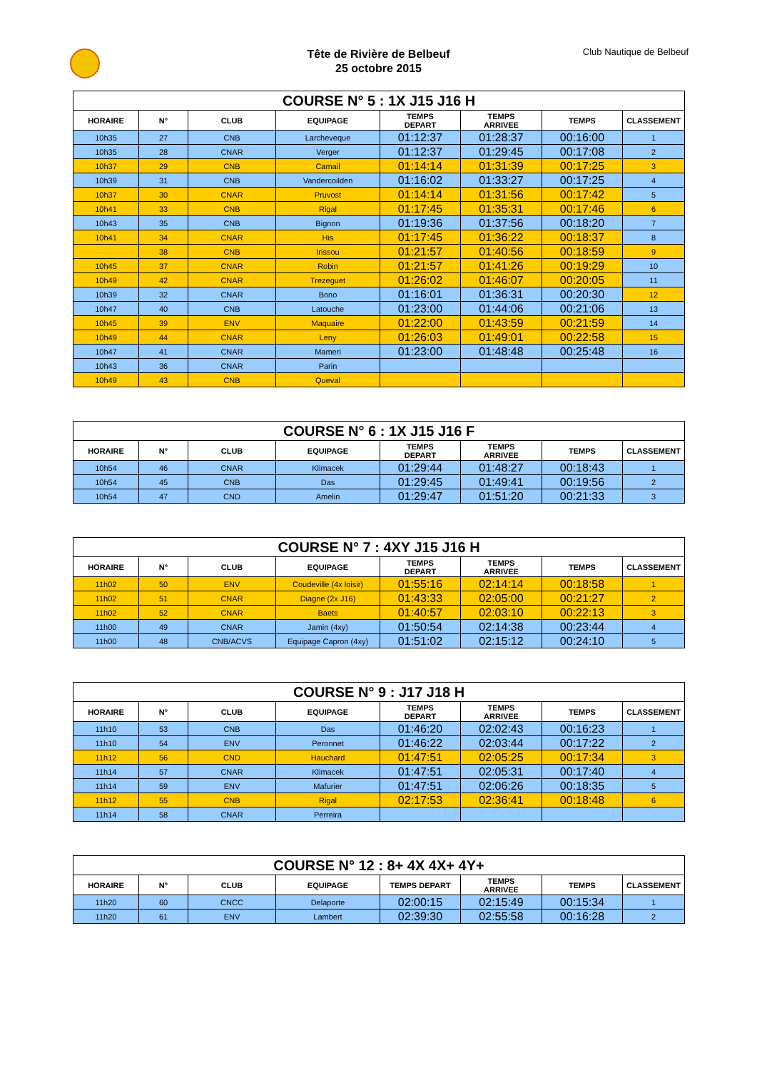Tête de Rivière de Belbeuf
25 octobre 2015
Club Nautique de Belbeuf
| COURSE N° 5 : 1X J15 J16 H | | | | | | | |
| --- | --- | --- | --- | --- | --- | --- | --- |
| HORAIRE | N° | CLUB | EQUIPAGE | TEMPS DEPART | TEMPS ARRIVEE | TEMPS | CLASSEMENT |
| 10h35 | 27 | CNB | Larcheveque | 01:12:37 | 01:28:37 | 00:16:00 | 1 |
| 10h35 | 28 | CNAR | Verger | 01:12:37 | 01:29:45 | 00:17:08 | 2 |
| 10h37 | 29 | CNB | Camail | 01:14:14 | 01:31:39 | 00:17:25 | 3 |
| 10h39 | 31 | CNB | Vandercoilden | 01:16:02 | 01:33:27 | 00:17:25 | 4 |
| 10h37 | 30 | CNAR | Pruvost | 01:14:14 | 01:31:56 | 00:17:42 | 5 |
| 10h41 | 33 | CNB | Rigal | 01:17:45 | 01:35:31 | 00:17:46 | 6 |
| 10h43 | 35 | CNB | Bignon | 01:19:36 | 01:37:56 | 00:18:20 | 7 |
| 10h41 | 34 | CNAR | His | 01:17:45 | 01:36:22 | 00:18:37 | 8 |
| | 38 | CNB | Irissou | 01:21:57 | 01:40:56 | 00:18:59 | 9 |
| 10h45 | 37 | CNAR | Robin | 01:21:57 | 01:41:26 | 00:19:29 | 10 |
| 10h49 | 42 | CNAR | Trezeguet | 01:26:02 | 01:46:07 | 00:20:05 | 11 |
| 10h39 | 32 | CNAR | Bono | 01:16:01 | 01:36:31 | 00:20:30 | 12 |
| 10h47 | 40 | CNB | Latouche | 01:23:00 | 01:44:06 | 00:21:06 | 13 |
| 10h45 | 39 | ENV | Maquaire | 01:22:00 | 01:43:59 | 00:21:59 | 14 |
| 10h49 | 44 | CNAR | Leny | 01:26:03 | 01:49:01 | 00:22:58 | 15 |
| 10h47 | 41 | CNAR | Mameri | 01:23:00 | 01:48:48 | 00:25:48 | 16 |
| 10h43 | 36 | CNAR | Parin | | | | |
| 10h49 | 43 | CNB | Queval | | | | |
| COURSE N° 6 : 1X J15 J16 F | | | | | | | |
| --- | --- | --- | --- | --- | --- | --- | --- |
| HORAIRE | N° | CLUB | EQUIPAGE | TEMPS DEPART | TEMPS ARRIVEE | TEMPS | CLASSEMENT |
| 10h54 | 46 | CNAR | Klimacek | 01:29:44 | 01:48:27 | 00:18:43 | 1 |
| 10h54 | 45 | CNB | Das | 01:29:45 | 01:49:41 | 00:19:56 | 2 |
| 10h54 | 47 | CND | Amelin | 01:29:47 | 01:51:20 | 00:21:33 | 3 |
| COURSE N° 7 : 4XY J15 J16 H | | | | | | | |
| --- | --- | --- | --- | --- | --- | --- | --- |
| HORAIRE | N° | CLUB | EQUIPAGE | TEMPS DEPART | TEMPS ARRIVEE | TEMPS | CLASSEMENT |
| 11h02 | 50 | ENV | Coudeville (4x loisir) | 01:55:16 | 02:14:14 | 00:18:58 | 1 |
| 11h02 | 51 | CNAR | Diagne (2x J16) | 01:43:33 | 02:05:00 | 00:21:27 | 2 |
| 11h02 | 52 | CNAR | Baets | 01:40:57 | 02:03:10 | 00:22:13 | 3 |
| 11h00 | 49 | CNAR | Jamin (4xy) | 01:50:54 | 02:14:38 | 00:23:44 | 4 |
| 11h00 | 48 | CNB/ACVS | Equipage Capron (4xy) | 01:51:02 | 02:15:12 | 00:24:10 | 5 |
| COURSE N° 9 : J17 J18 H | | | | | | | |
| --- | --- | --- | --- | --- | --- | --- | --- |
| HORAIRE | N° | CLUB | EQUIPAGE | TEMPS DEPART | TEMPS ARRIVEE | TEMPS | CLASSEMENT |
| 11h10 | 53 | CNB | Das | 01:46:20 | 02:02:43 | 00:16:23 | 1 |
| 11h10 | 54 | ENV | Peronnet | 01:46:22 | 02:03:44 | 00:17:22 | 2 |
| 11h12 | 56 | CND | Hauchard | 01:47:51 | 02:05:25 | 00:17:34 | 3 |
| 11h14 | 57 | CNAR | Klimacek | 01:47:51 | 02:05:31 | 00:17:40 | 4 |
| 11h14 | 59 | ENV | Mafurier | 01:47:51 | 02:06:26 | 00:18:35 | 5 |
| 11h12 | 55 | CNB | Rigal | 02:17:53 | 02:36:41 | 00:18:48 | 6 |
| 11h14 | 58 | CNAR | Perreira | | | | |
| COURSE N° 12 : 8+ 4X 4X+ 4Y+ | | | | | | | |
| --- | --- | --- | --- | --- | --- | --- | --- |
| HORAIRE | N° | CLUB | EQUIPAGE | TEMPS DEPART | TEMPS ARRIVEE | TEMPS | CLASSEMENT |
| 11h20 | 60 | CNCC | Delaporte | 02:00:15 | 02:15:49 | 00:15:34 | 1 |
| 11h20 | 61 | ENV | Lambert | 02:39:30 | 02:55:58 | 00:16:28 | 2 |